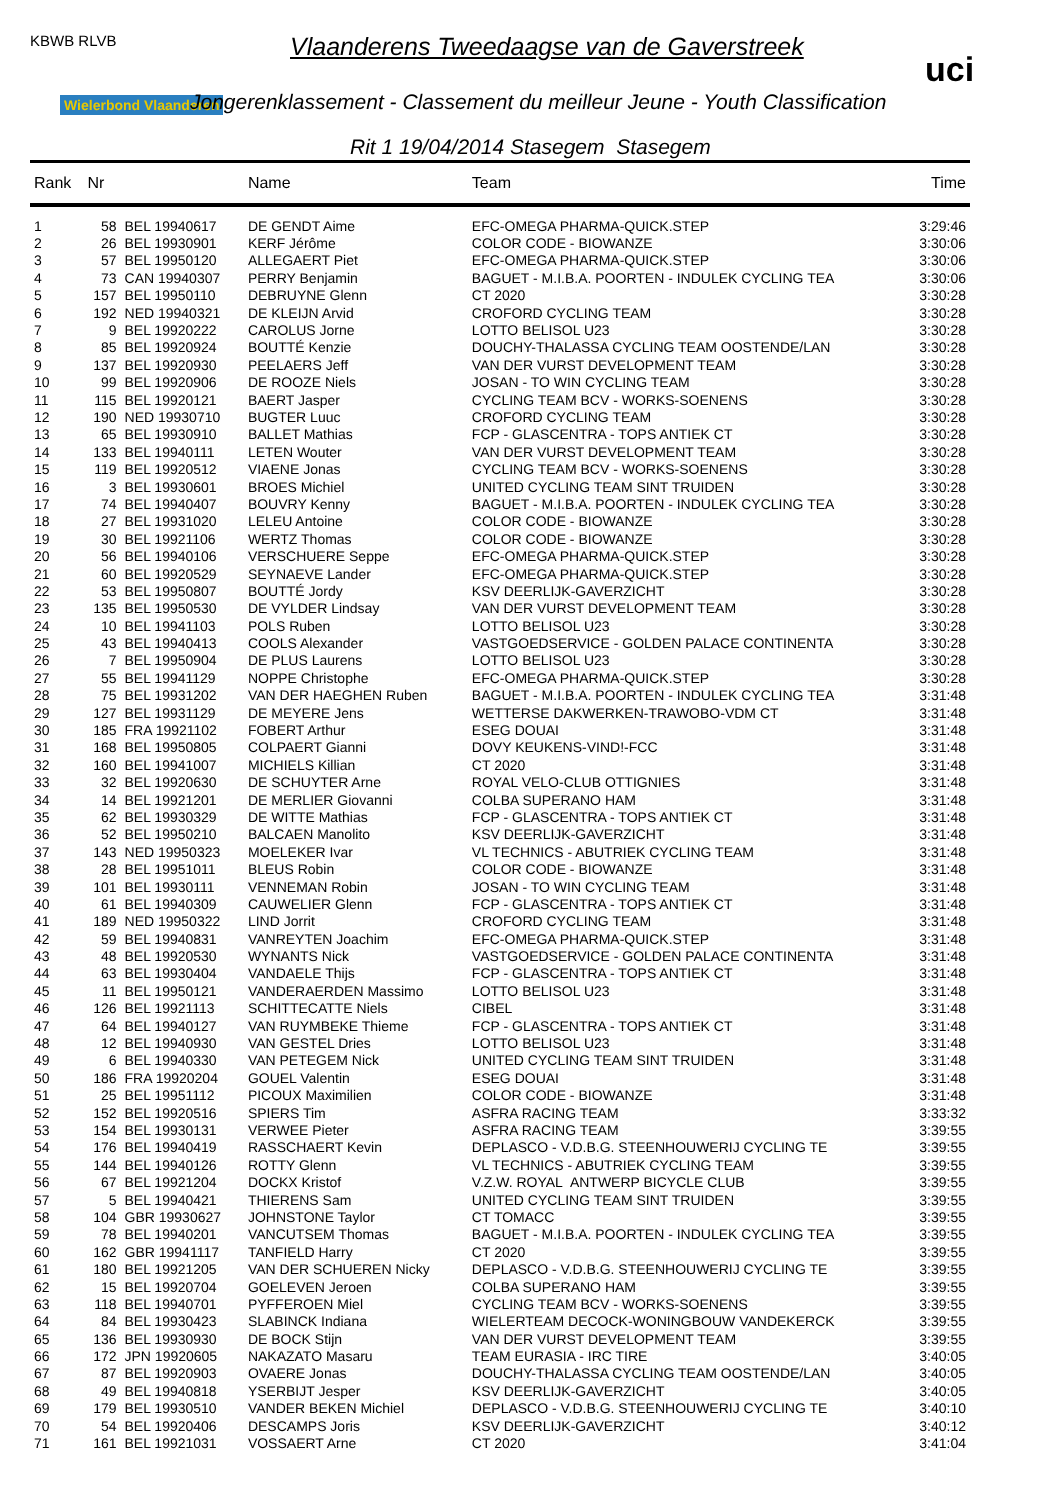KBWB RLVB
Wielerbond Vlaanderen
Vlaanderens Tweedaagse van de Gaverstreek
Jongerenklassement - Classement du meilleur Jeune - Youth Classification
Rit 1 19/04/2014 Stasegem Stasegem
uci
| Rank | Nr | | Name | Team | Time |
| --- | --- | --- | --- | --- | --- |
| 1 | 58 | BEL 19940617 | DE GENDT Aime | EFC-OMEGA PHARMA-QUICK.STEP | 3:29:46 |
| 2 | 26 | BEL 19930901 | KERF Jérôme | COLOR CODE - BIOWANZE | 3:30:06 |
| 3 | 57 | BEL 19950120 | ALLEGAERT Piet | EFC-OMEGA PHARMA-QUICK.STEP | 3:30:06 |
| 4 | 73 | CAN 19940307 | PERRY Benjamin | BAGUET - M.I.B.A. POORTEN - INDULEK CYCLING TEA | 3:30:06 |
| 5 | 157 | BEL 19950110 | DEBRUYNE Glenn | CT 2020 | 3:30:28 |
| 6 | 192 | NED 19940321 | DE KLEIJN Arvid | CROFORD CYCLING TEAM | 3:30:28 |
| 7 | 9 | BEL 19920222 | CAROLUS Jorne | LOTTO BELISOL U23 | 3:30:28 |
| 8 | 85 | BEL 19920924 | BOUTTÉ Kenzie | DOUCHY-THALASSA CYCLING TEAM OOSTENDE/LAN | 3:30:28 |
| 9 | 137 | BEL 19920930 | PEELAERS Jeff | VAN DER VURST DEVELOPMENT TEAM | 3:30:28 |
| 10 | 99 | BEL 19920906 | DE ROOZE Niels | JOSAN - TO WIN CYCLING TEAM | 3:30:28 |
| 11 | 115 | BEL 19920121 | BAERT Jasper | CYCLING TEAM BCV - WORKS-SOENENS | 3:30:28 |
| 12 | 190 | NED 19930710 | BUGTER Luuc | CROFORD CYCLING TEAM | 3:30:28 |
| 13 | 65 | BEL 19930910 | BALLET Mathias | FCP - GLASCENTRA - TOPS ANTIEK CT | 3:30:28 |
| 14 | 133 | BEL 19940111 | LETEN Wouter | VAN DER VURST DEVELOPMENT TEAM | 3:30:28 |
| 15 | 119 | BEL 19920512 | VIAENE Jonas | CYCLING TEAM BCV - WORKS-SOENENS | 3:30:28 |
| 16 | 3 | BEL 19930601 | BROES Michiel | UNITED CYCLING TEAM SINT TRUIDEN | 3:30:28 |
| 17 | 74 | BEL 19940407 | BOUVRY Kenny | BAGUET - M.I.B.A. POORTEN - INDULEK CYCLING TEA | 3:30:28 |
| 18 | 27 | BEL 19931020 | LELEU Antoine | COLOR CODE - BIOWANZE | 3:30:28 |
| 19 | 30 | BEL 19921106 | WERTZ Thomas | COLOR CODE - BIOWANZE | 3:30:28 |
| 20 | 56 | BEL 19940106 | VERSCHUERE Seppe | EFC-OMEGA PHARMA-QUICK.STEP | 3:30:28 |
| 21 | 60 | BEL 19920529 | SEYNAEVE Lander | EFC-OMEGA PHARMA-QUICK.STEP | 3:30:28 |
| 22 | 53 | BEL 19950807 | BOUTTÉ Jordy | KSV DEERLIJK-GAVERZICHT | 3:30:28 |
| 23 | 135 | BEL 19950530 | DE VYLDER Lindsay | VAN DER VURST DEVELOPMENT TEAM | 3:30:28 |
| 24 | 10 | BEL 19941103 | POLS Ruben | LOTTO BELISOL U23 | 3:30:28 |
| 25 | 43 | BEL 19940413 | COOLS Alexander | VASTGOEDSERVICE - GOLDEN PALACE CONTINENTA | 3:30:28 |
| 26 | 7 | BEL 19950904 | DE PLUS Laurens | LOTTO BELISOL U23 | 3:30:28 |
| 27 | 55 | BEL 19941129 | NOPPE Christophe | EFC-OMEGA PHARMA-QUICK.STEP | 3:30:28 |
| 28 | 75 | BEL 19931202 | VAN DER HAEGHEN Ruben | BAGUET - M.I.B.A. POORTEN - INDULEK CYCLING TEA | 3:31:48 |
| 29 | 127 | BEL 19931129 | DE MEYERE Jens | WETTERSE DAKWERKEN-TRAWOBO-VDM CT | 3:31:48 |
| 30 | 185 | FRA 19921102 | FOBERT Arthur | ESEG DOUAI | 3:31:48 |
| 31 | 168 | BEL 19950805 | COLPAERT Gianni | DOVY KEUKENS-VIND!-FCC | 3:31:48 |
| 32 | 160 | BEL 19941007 | MICHIELS Killian | CT 2020 | 3:31:48 |
| 33 | 32 | BEL 19920630 | DE SCHUYTER Arne | ROYAL VELO-CLUB OTTIGNIES | 3:31:48 |
| 34 | 14 | BEL 19921201 | DE MERLIER Giovanni | COLBA SUPERANO HAM | 3:31:48 |
| 35 | 62 | BEL 19930329 | DE WITTE Mathias | FCP - GLASCENTRA - TOPS ANTIEK CT | 3:31:48 |
| 36 | 52 | BEL 19950210 | BALCAEN Manolito | KSV DEERLIJK-GAVERZICHT | 3:31:48 |
| 37 | 143 | NED 19950323 | MOELEKER Ivar | VL TECHNICS - ABUTRIEK CYCLING TEAM | 3:31:48 |
| 38 | 28 | BEL 19951011 | BLEUS Robin | COLOR CODE - BIOWANZE | 3:31:48 |
| 39 | 101 | BEL 19930111 | VENNEMAN Robin | JOSAN - TO WIN CYCLING TEAM | 3:31:48 |
| 40 | 61 | BEL 19940309 | CAUWELIER Glenn | FCP - GLASCENTRA - TOPS ANTIEK CT | 3:31:48 |
| 41 | 189 | NED 19950322 | LIND Jorrit | CROFORD CYCLING TEAM | 3:31:48 |
| 42 | 59 | BEL 19940831 | VANREYTEN Joachim | EFC-OMEGA PHARMA-QUICK.STEP | 3:31:48 |
| 43 | 48 | BEL 19920530 | WYNANTS Nick | VASTGOEDSERVICE - GOLDEN PALACE CONTINENTA | 3:31:48 |
| 44 | 63 | BEL 19930404 | VANDAELE Thijs | FCP - GLASCENTRA - TOPS ANTIEK CT | 3:31:48 |
| 45 | 11 | BEL 19950121 | VANDERAERDEN Massimo | LOTTO BELISOL U23 | 3:31:48 |
| 46 | 126 | BEL 19921113 | SCHITTECATTE Niels | CIBEL | 3:31:48 |
| 47 | 64 | BEL 19940127 | VAN RUYMBEKE Thieme | FCP - GLASCENTRA - TOPS ANTIEK CT | 3:31:48 |
| 48 | 12 | BEL 19940930 | VAN GESTEL Dries | LOTTO BELISOL U23 | 3:31:48 |
| 49 | 6 | BEL 19940330 | VAN PETEGEM Nick | UNITED CYCLING TEAM SINT TRUIDEN | 3:31:48 |
| 50 | 186 | FRA 19920204 | GOUEL Valentin | ESEG DOUAI | 3:31:48 |
| 51 | 25 | BEL 19951112 | PICOUX Maximilien | COLOR CODE - BIOWANZE | 3:31:48 |
| 52 | 152 | BEL 19920516 | SPIERS Tim | ASFRA RACING TEAM | 3:33:32 |
| 53 | 154 | BEL 19930131 | VERWEE Pieter | ASFRA RACING TEAM | 3:39:55 |
| 54 | 176 | BEL 19940419 | RASSCHAERT Kevin | DEPLASCO - V.D.B.G. STEENHOUWERIJ CYCLING TE | 3:39:55 |
| 55 | 144 | BEL 19940126 | ROTTY Glenn | VL TECHNICS - ABUTRIEK CYCLING TEAM | 3:39:55 |
| 56 | 67 | BEL 19921204 | DOCKX Kristof | V.Z.W. ROYAL ANTWERP BICYCLE CLUB | 3:39:55 |
| 57 | 5 | BEL 19940421 | THIERENS Sam | UNITED CYCLING TEAM SINT TRUIDEN | 3:39:55 |
| 58 | 104 | GBR 19930627 | JOHNSTONE Taylor | CT TOMACC | 3:39:55 |
| 59 | 78 | BEL 19940201 | VANCUTSEM Thomas | BAGUET - M.I.B.A. POORTEN - INDULEK CYCLING TEA | 3:39:55 |
| 60 | 162 | GBR 19941117 | TANFIELD Harry | CT 2020 | 3:39:55 |
| 61 | 180 | BEL 19921205 | VAN DER SCHUEREN Nicky | DEPLASCO - V.D.B.G. STEENHOUWERIJ CYCLING TE | 3:39:55 |
| 62 | 15 | BEL 19920704 | GOELEVEN Jeroen | COLBA SUPERANO HAM | 3:39:55 |
| 63 | 118 | BEL 19940701 | PYFFEROEN Miel | CYCLING TEAM BCV - WORKS-SOENENS | 3:39:55 |
| 64 | 84 | BEL 19930423 | SLABINCK Indiana | WIELERTEAM DECOCK-WONINGBOUW VANDEKERCK | 3:39:55 |
| 65 | 136 | BEL 19930930 | DE BOCK Stijn | VAN DER VURST DEVELOPMENT TEAM | 3:39:55 |
| 66 | 172 | JPN 19920605 | NAKAZATO Masaru | TEAM EURASIA - IRC TIRE | 3:40:05 |
| 67 | 87 | BEL 19920903 | OVAERE Jonas | DOUCHY-THALASSA CYCLING TEAM OOSTENDE/LAN | 3:40:05 |
| 68 | 49 | BEL 19940818 | YSERBIJT Jesper | KSV DEERLIJK-GAVERZICHT | 3:40:05 |
| 69 | 179 | BEL 19930510 | VANDER BEKEN Michiel | DEPLASCO - V.D.B.G. STEENHOUWERIJ CYCLING TE | 3:40:10 |
| 70 | 54 | BEL 19920406 | DESCAMPS Joris | KSV DEERLIJK-GAVERZICHT | 3:40:12 |
| 71 | 161 | BEL 19921031 | VOSSAERT Arne | CT 2020 | 3:41:04 |